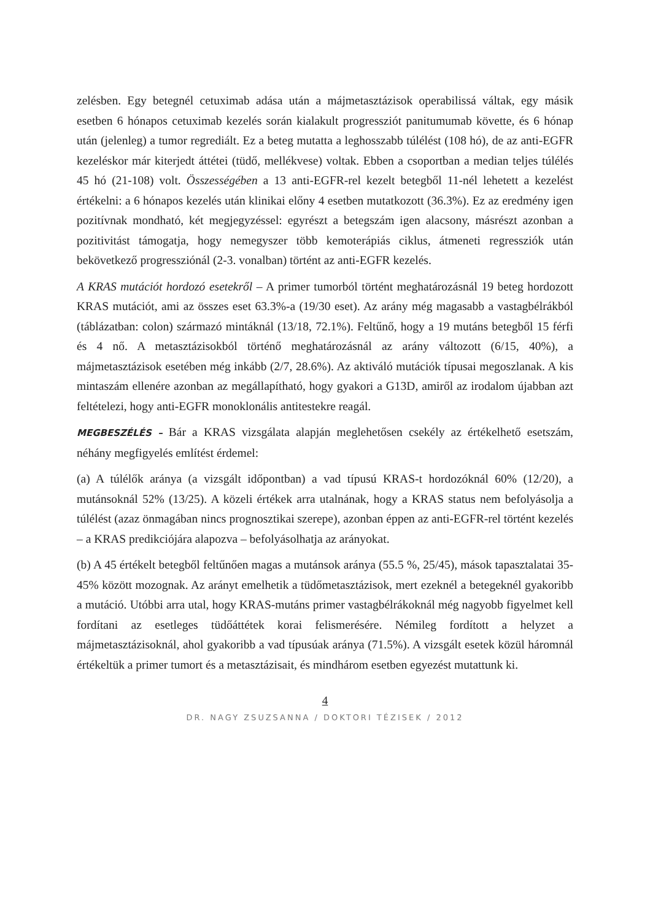zelésben. Egy betegnél cetuximab adása után a májmetasztázisok operabilissá váltak, egy másik esetben 6 hónapos cetuximab kezelés során kialakult progressziót panitumumab követte, és 6 hónap után (jelenleg) a tumor regrediált. Ez a beteg mutatta a leghosszabb túlélést (108 hó), de az anti-EGFR kezeléskor már kiterjedt áttétei (tüdő, mellékvese) voltak. Ebben a csoportban a median teljes túlélés 45 hó (21-108) volt. Összességében a 13 anti-EGFR-rel kezelt betegből 11-nél lehetett a kezelést értékelni: a 6 hónapos kezelés után klinikai előny 4 esetben mutatkozott (36.3%). Ez az eredmény igen pozitívnak mondható, két megjegyzéssel: egyrészt a betegszám igen alacsony, másrészt azonban a pozitivitást támogatja, hogy nemegyszer több kemoterápiás ciklus, átmeneti regressziók után bekövetkező progressziónál (2-3. vonalban) történt az anti-EGFR kezelés.
A KRAS mutációt hordozó esetekről – A primer tumorból történt meghatározásnál 19 beteg hordozott KRAS mutációt, ami az összes eset 63.3%-a (19/30 eset). Az arány még magasabb a vastagbélrákból (táblázatban: colon) származó mintáknál (13/18, 72.1%). Feltűnő, hogy a 19 mutáns betegből 15 férfi és 4 nő. A metasztázisokból történő meghatározásnál az arány változott (6/15, 40%), a májmetasztázisok esetében még inkább (2/7, 28.6%). Az aktiváló mutációk típusai megoszlanak. A kis mintaszám ellenére azonban az megállapítható, hogy gyakori a G13D, amiről az irodalom újabban azt feltételezi, hogy anti-EGFR monoklonális antitestekre reagál.
MEGBESZÉLÉS – Bár a KRAS vizsgálata alapján meglehetősen csekély az értékelhető esetszám, néhány megfigyelés említést érdemel:
(a) A túlélők aránya (a vizsgált időpontban) a vad típusú KRAS-t hordozóknál 60% (12/20), a mutánsoknál 52% (13/25). A közeli értékek arra utalnának, hogy a KRAS status nem befolyásolja a túlélést (azaz önmagában nincs prognosztikai szerepe), azonban éppen az anti-EGFR-rel történt kezelés – a KRAS predikciójára alapozva – befolyásolhatja az arányokat.
(b) A 45 értékelt betegből feltűnően magas a mutánsok aránya (55.5 %, 25/45), mások tapasztalatai 35-45% között mozognak. Az arányt emelhetik a tüdőmetasztázisok, mert ezeknél a betegeknél gyakoribb a mutáció. Utóbbi arra utal, hogy KRAS-mutáns primer vastagbélrákoknál még nagyobb figyelmet kell fordítani az esetleges tüdőáttétek korai felismerésére. Némileg fordított a helyzet a májmetasztázisoknál, ahol gyakoribb a vad típusúak aránya (71.5%). A vizsgált esetek közül háromnál értékeltük a primer tumort és a metasztázisait, és mindhárom esetben egyezést mutattunk ki.
4
DR. NAGY ZSUZSANNA / DOKTORI TÉZISEK / 2012